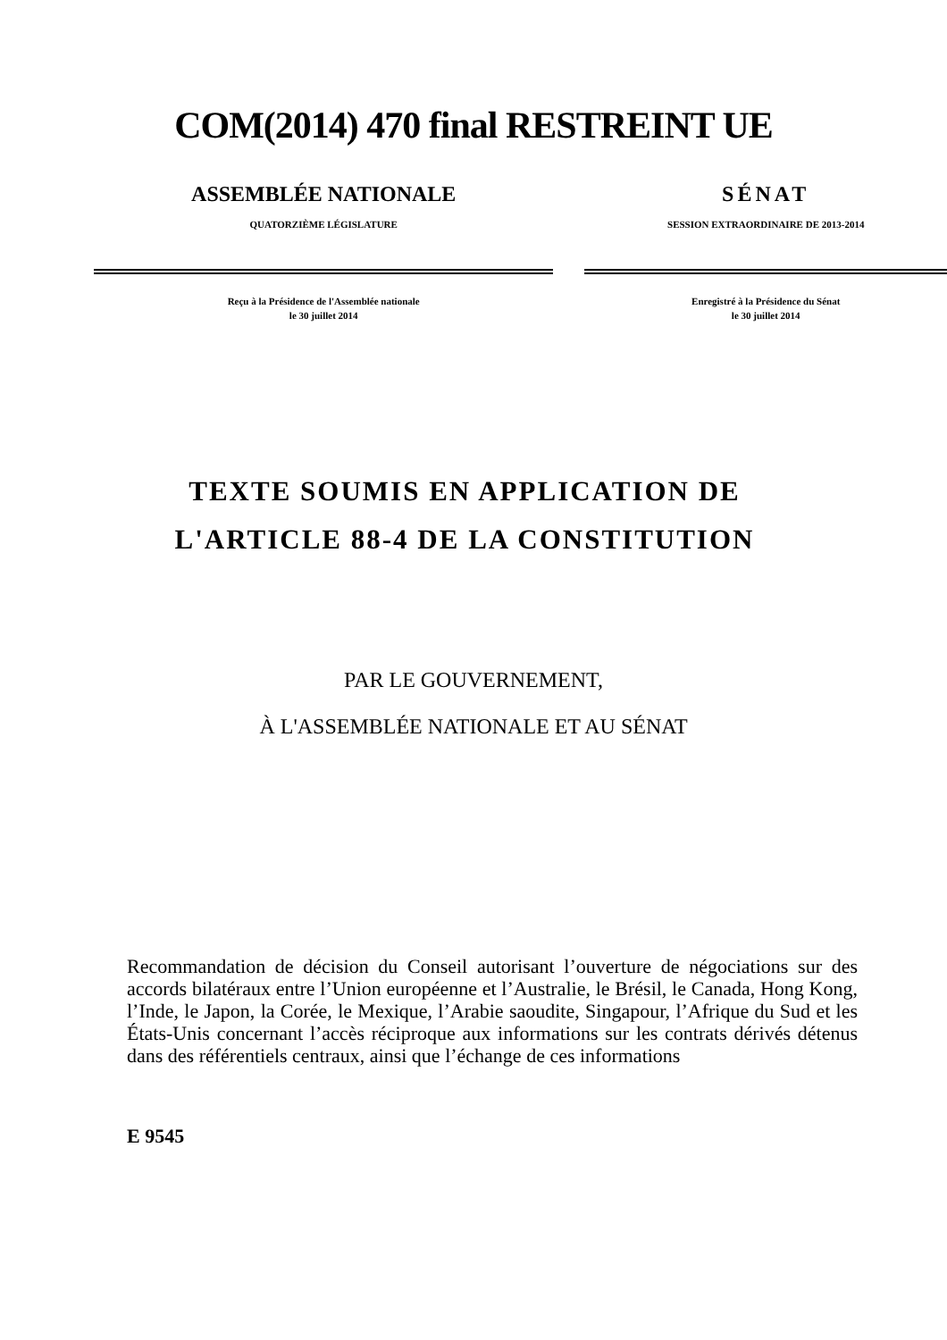COM(2014) 470 final RESTREINT UE
ASSEMBLÉE NATIONALE
QUATORZIÈME LÉGISLATURE
Reçu à la Présidence de l'Assemblée nationale
le 30 juillet 2014
SÉNAT
SESSION EXTRAORDINAIRE DE 2013-2014
Enregistré à la Présidence du Sénat
le 30 juillet 2014
TEXTE SOUMIS EN APPLICATION DE
L'ARTICLE 88-4 DE LA CONSTITUTION
PAR LE GOUVERNEMENT,
À L'ASSEMBLÉE NATIONALE ET AU SÉNAT
Recommandation de décision du Conseil autorisant l’ouverture de négociations sur des accords bilatéraux entre l’Union européenne et l’Australie, le Brésil, le Canada, Hong Kong, l’Inde, le Japon, la Corée, le Mexique, l’Arabie saoudite, Singapour, l’Afrique du Sud et les États-Unis concernant l’accès réciproque aux informations sur les contrats dérivés détenus dans des référentiels centraux, ainsi que l’échange de ces informations
E 9545